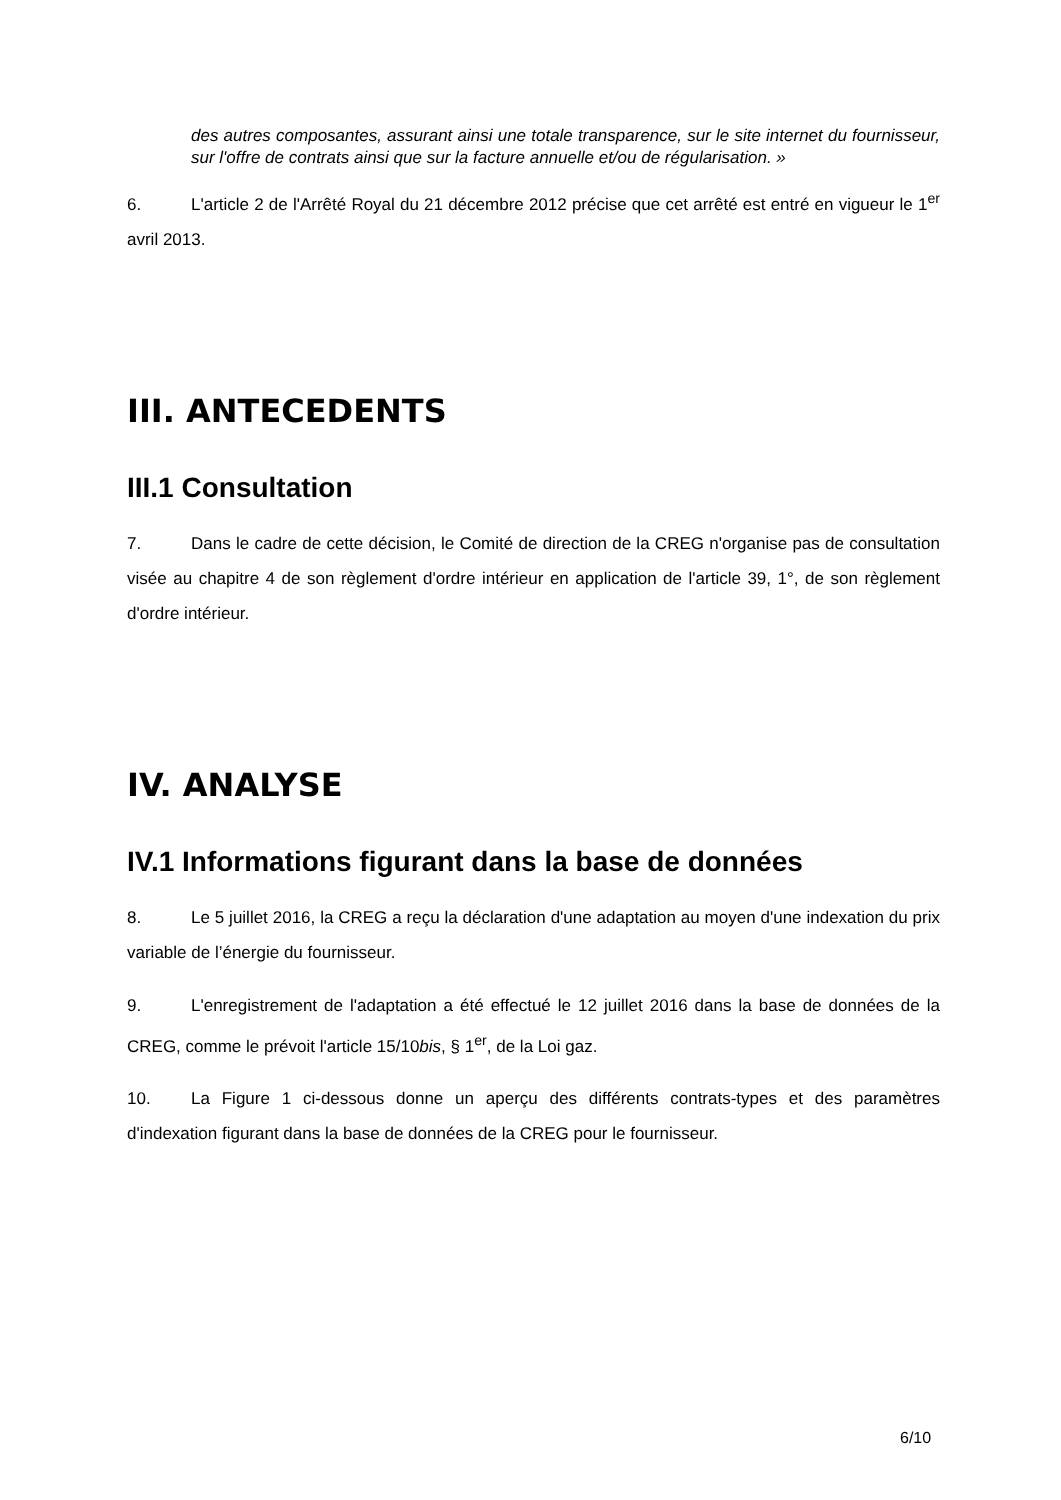des autres composantes, assurant ainsi une totale transparence, sur le site internet du fournisseur, sur l'offre de contrats ainsi que sur la facture annuelle et/ou de régularisation. »
6. L'article 2 de l'Arrêté Royal du 21 décembre 2012 précise que cet arrêté est entré en vigueur le 1<sup>er</sup> avril 2013.
III. ANTECEDENTS
III.1 Consultation
7. Dans le cadre de cette décision, le Comité de direction de la CREG n'organise pas de consultation visée au chapitre 4 de son règlement d'ordre intérieur en application de l'article 39, 1°, de son règlement d'ordre intérieur.
IV. ANALYSE
IV.1 Informations figurant dans la base de données
8. Le 5 juillet 2016, la CREG a reçu la déclaration d'une adaptation au moyen d'une indexation du prix variable de l’énergie du fournisseur.
9. L'enregistrement de l'adaptation a été effectué le 12 juillet 2016 dans la base de données de la CREG, comme le prévoit l'article 15/10bis, § 1<sup>er</sup>, de la Loi gaz.
10. La Figure 1 ci-dessous donne un aperçu des différents contrats-types et des paramètres d'indexation figurant dans la base de données de la CREG pour le fournisseur.
6/10